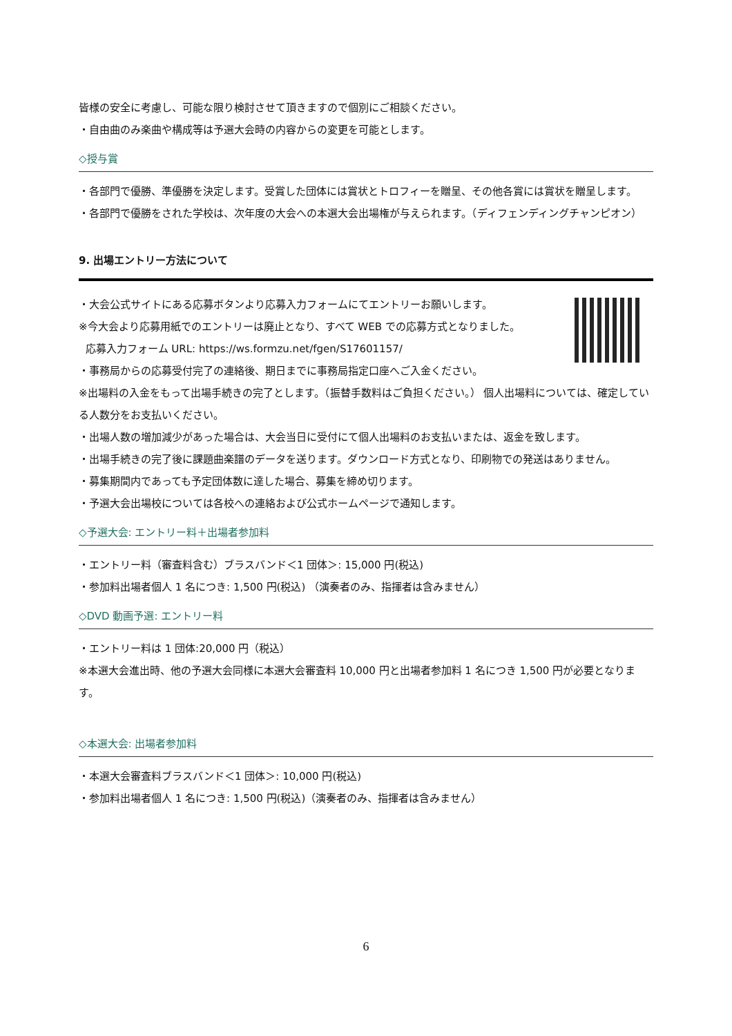皆様の安全に考慮し、可能な限り検討させて頂きますので個別にご相談ください。
・自由曲のみ楽曲や構成等は予選大会時の内容からの変更を可能とします。
◇授与賞
・各部門で優勝、準優勝を決定します。受賞した団体には賞状とトロフィーを贈呈、その他各賞には賞状を贈呈します。
・各部門で優勝をされた学校は、次年度の大会への本選大会出場権が与えられます。（ディフェンディングチャンピオン）
9. 出場エントリー方法について
・大会公式サイトにある応募ボタンより応募入力フォームにてエントリーお願いします。
※今大会より応募用紙でのエントリーは廃止となり、すべて WEB での応募方式となりました。
応募入力フォーム URL: https://ws.formzu.net/fgen/S17601157/
・事務局からの応募受付完了の連絡後、期日までに事務局指定口座へご入金ください。
※出場料の入金をもって出場手続きの完了とします。（振替手数料はご負担ください。） 個人出場料については、確定している人数分をお支払いください。
・出場人数の増加減少があった場合は、大会当日に受付にて個人出場料のお支払いまたは、返金を致します。
・出場手続きの完了後に課題曲楽譜のデータを送ります。ダウンロード方式となり、印刷物での発送はありません。
・募集期間内であっても予定団体数に達した場合、募集を締め切ります。
・予選大会出場校については各校への連絡および公式ホームページで通知します。
◇予選大会: エントリー料＋出場者参加料
・エントリー料（審査料含む）ブラスバンド＜1 団体＞: 15,000 円(税込)
・参加料出場者個人 1 名につき: 1,500 円(税込) （演奏者のみ、指揮者は含みません）
◇DVD 動画予選: エントリー料
・エントリー料は 1 団体:20,000 円（税込）
※本選大会進出時、他の予選大会同様に本選大会審査料 10,000 円と出場者参加料 1 名につき 1,500 円が必要となります。
◇本選大会: 出場者参加料
・本選大会審査料ブラスバンド＜1 団体＞: 10,000 円(税込)
・参加料出場者個人 1 名につき: 1,500 円(税込)（演奏者のみ、指揮者は含みません）
6